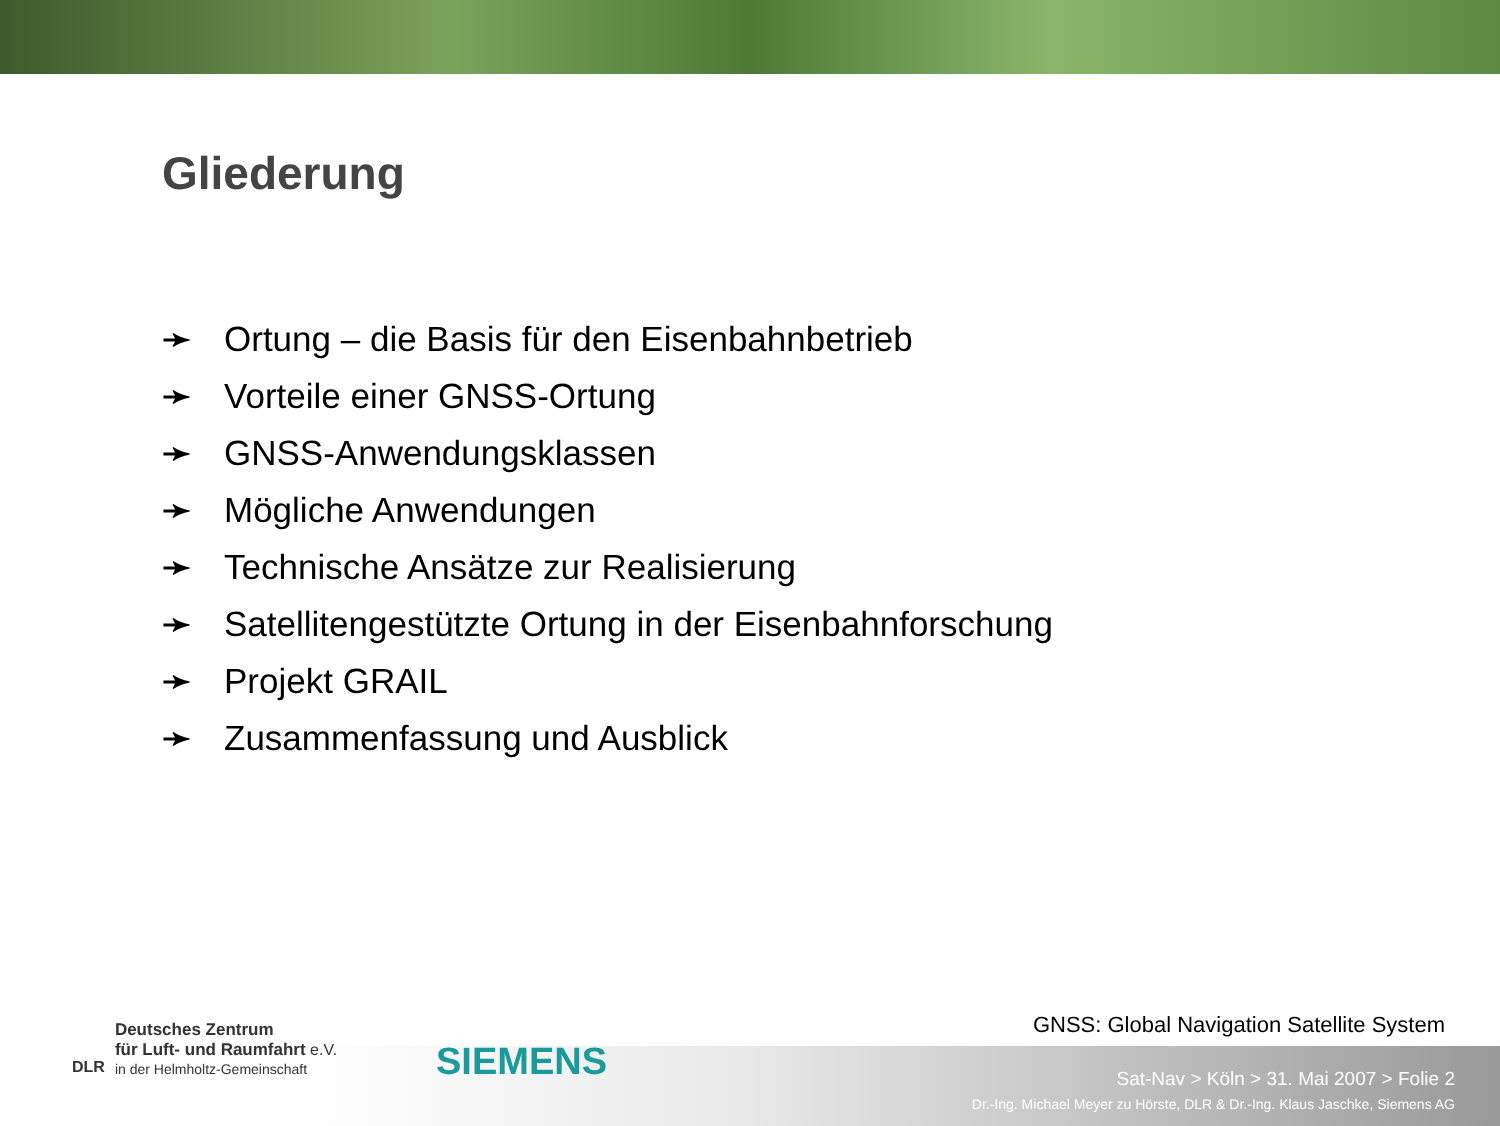Gliederung
➛ Ortung – die Basis für den Eisenbahnbetrieb
➛ Vorteile einer GNSS-Ortung
➛ GNSS-Anwendungsklassen
➛ Mögliche Anwendungen
➛ Technische Ansätze zur Realisierung
➛ Satellitengestützte Ortung in der Eisenbahnforschung
➛ Projekt GRAIL
➛ Zusammenfassung und Ausblick
GNSS: Global Navigation Satellite System
DLR
Deutsches Zentrum
für Luft- und Raumfahrt e.V.
in der Helmholtz-Gemeinschaft
SIEMENS
Sat-Nav > Köln > 31. Mai 2007 > Folie 2
Dr.-Ing. Michael Meyer zu Hörste, DLR & Dr.-Ing. Klaus Jaschke, Siemens AG